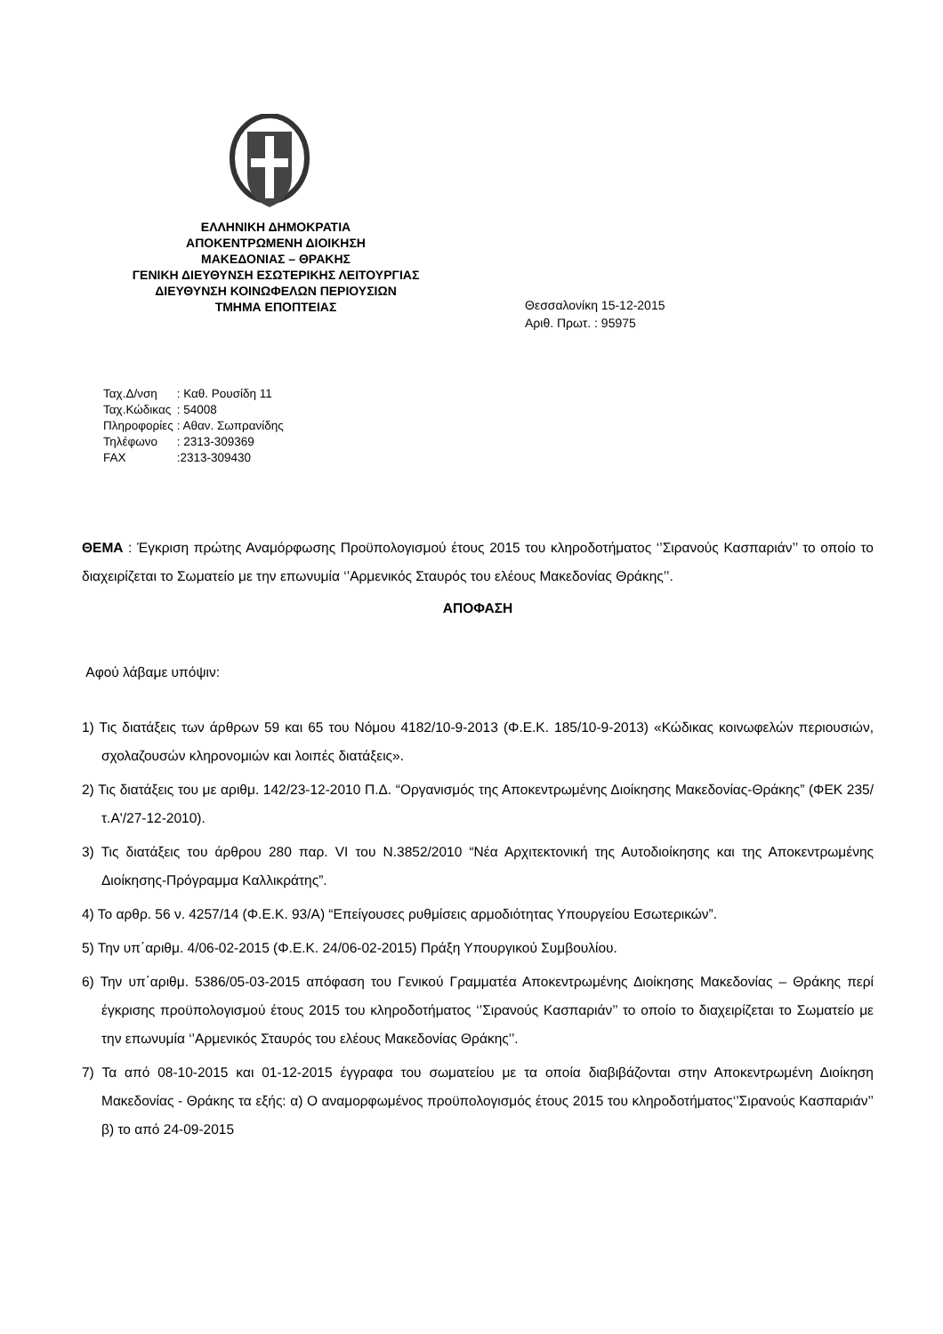ΕΛΛΗΝΙΚΗ ΔΗΜΟΚΡΑΤΙΑ
ΑΠΟΚΕΝΤΡΩΜΕΝΗ ΔΙΟΙΚΗΣΗ
ΜΑΚΕΔΟΝΙΑΣ – ΘΡΑΚΗΣ
ΓΕΝΙΚΗ ΔΙΕΥΘΥΝΣΗ ΕΣΩΤΕΡΙΚΗΣ ΛΕΙΤΟΥΡΓΙΑΣ
ΔΙΕΥΘΥΝΣΗ ΚΟΙΝΩΦΕΛΩΝ ΠΕΡΙΟΥΣΙΩΝ
ΤΜΗΜΑ ΕΠΟΠΤΕΙΑΣ
Θεσσαλονίκη 15-12-2015
Αριθ. Πρωτ. : 95975
| Ταχ.Δ/νση | : Καθ. Ρουσίδη 11 |
| Ταχ.Κώδικας | : 54008 |
| Πληροφορίες | : Αθαν. Σωπρανίδης |
| Τηλέφωνο | : 2313-309369 |
| FAX | :2313-309430 |
ΘΕΜΑ : Έγκριση πρώτης Αναμόρφωσης Προϋπολογισμού έτους 2015 του κληροδοτήματος ‘’Σιρανούς Κασπαριάν’’ το οποίο το διαχειρίζεται το Σωματείο με την επωνυμία ‘’Αρμενικός Σταυρός του ελέους Μακεδονίας Θράκης’’.
ΑΠΟΦΑΣΗ
Αφού λάβαμε υπόψιν:
1) Τις διατάξεις των άρθρων 59 και 65 του Νόμου 4182/10-9-2013 (Φ.Ε.Κ. 185/10-9-2013) «Κώδικας κοινωφελών περιουσιών, σχολαζουσών κληρονομιών και λοιπές διατάξεις».
2) Τις διατάξεις του με αριθμ. 142/23-12-2010 Π.Δ. “Οργανισμός της Αποκεντρωμένης Διοίκησης Μακεδονίας-Θράκης” (ΦΕΚ 235/τ.Α'/27-12-2010).
3) Τις διατάξεις του άρθρου 280 παρ. VI του Ν.3852/2010 “Νέα Αρχιτεκτονική της Αυτοδιοίκησης και της Αποκεντρωμένης Διοίκησης-Πρόγραμμα Καλλικράτης”.
4) Το αρθρ. 56 ν. 4257/14 (Φ.Ε.Κ. 93/Α) “Επείγουσες ρυθμίσεις αρμοδιότητας Υπουργείου Εσωτερικών”.
5) Την υπ΄αριθμ. 4/06-02-2015 (Φ.Ε.Κ. 24/06-02-2015) Πράξη Υπουργικού Συμβουλίου.
6) Την υπ΄αριθμ. 5386/05-03-2015 απόφαση του Γενικού Γραμματέα Αποκεντρωμένης Διοίκησης Μακεδονίας – Θράκης περί έγκρισης προϋπολογισμού έτους 2015 του κληροδοτήματος ‘’Σιρανούς Κασπαριάν’’ το οποίο το διαχειρίζεται το Σωματείο με την επωνυμία ‘’Αρμενικός Σταυρός του ελέους Μακεδονίας Θράκης’’.
7) Τα από 08-10-2015 και 01-12-2015 έγγραφα του σωματείου με τα οποία διαβιβάζονται στην Αποκεντρωμένη Διοίκηση Μακεδονίας - Θράκης τα εξής: α) Ο αναμορφωμένος προϋπολογισμός έτους 2015 του κληροδοτήματος‘’Σιρανούς Κασπαριάν’’ β) το από 24-09-2015